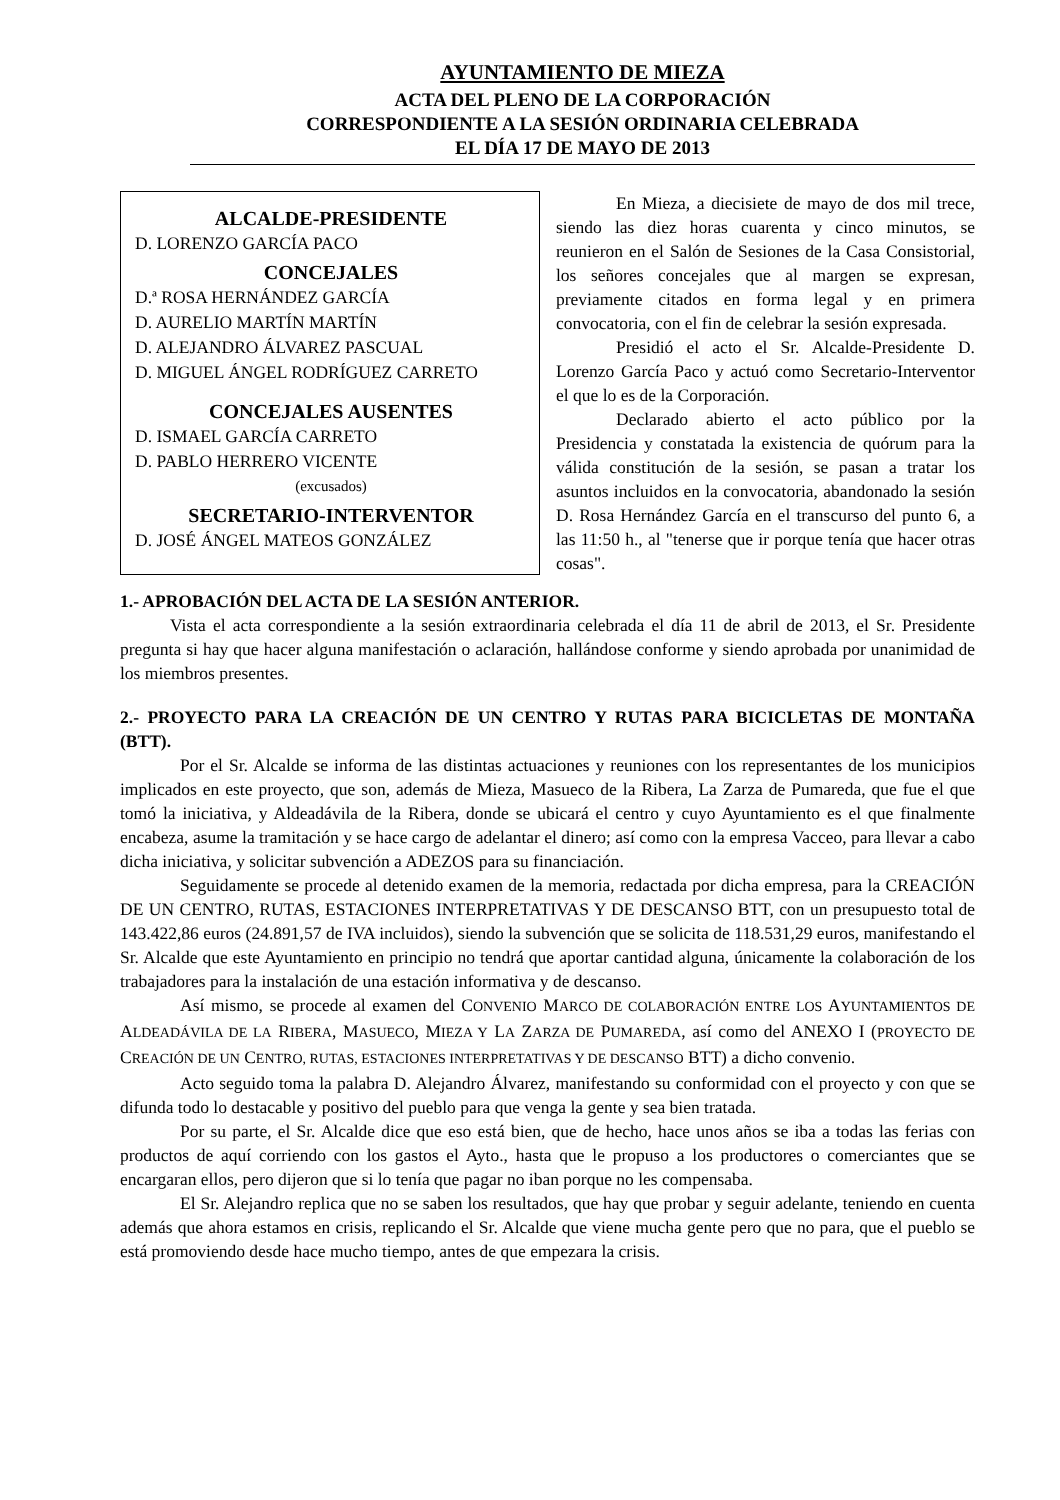AYUNTAMIENTO DE MIEZA
ACTA DEL PLENO DE LA CORPORACIÓN
CORRESPONDIENTE A LA SESIÓN ORDINARIA CELEBRADA
EL DÍA 17 DE MAYO DE 2013
ALCALDE-PRESIDENTE
D. LORENZO GARCÍA PACO
CONCEJALES
D.ª ROSA HERNÁNDEZ GARCÍA
D. AURELIO MARTÍN MARTÍN
D. ALEJANDRO ÁLVAREZ PASCUAL
D. MIGUEL ÁNGEL RODRÍGUEZ CARRETO
CONCEJALES AUSENTES
D. ISMAEL GARCÍA CARRETO
D. PABLO HERRERO VICENTE
(excusados)
SECRETARIO-INTERVENTOR
D. JOSÉ ÁNGEL MATEOS GONZÁLEZ
En Mieza, a diecisiete de mayo de dos mil trece, siendo las diez horas cuarenta y cinco minutos, se reunieron en el Salón de Sesiones de la Casa Consistorial, los señores concejales que al margen se expresan, previamente citados en forma legal y en primera convocatoria, con el fin de celebrar la sesión expresada.
Presidió el acto el Sr. Alcalde-Presidente D. Lorenzo García Paco y actuó como Secretario-Interventor el que lo es de la Corporación.
Declarado abierto el acto público por la Presidencia y constatada la existencia de quórum para la válida constitución de la sesión, se pasan a tratar los asuntos incluidos en la convocatoria, abandonado la sesión D. Rosa Hernández García en el transcurso del punto 6, a las 11:50 h., al "tenerse que ir porque tenía que hacer otras cosas".
1.- APROBACIÓN DEL ACTA DE LA SESIÓN ANTERIOR.
Vista el acta correspondiente a la sesión extraordinaria celebrada el día 11 de abril de 2013, el Sr. Presidente pregunta si hay que hacer alguna manifestación o aclaración, hallándose conforme y siendo aprobada por unanimidad de los miembros presentes.
2.- PROYECTO PARA LA CREACIÓN DE UN CENTRO Y RUTAS PARA BICICLETAS DE MONTAÑA (BTT).
Por el Sr. Alcalde se informa de las distintas actuaciones y reuniones con los representantes de los municipios implicados en este proyecto, que son, además de Mieza, Masueco de la Ribera, La Zarza de Pumareda, que fue el que tomó la iniciativa, y Aldeadávila de la Ribera, donde se ubicará el centro y cuyo Ayuntamiento es el que finalmente encabeza, asume la tramitación y se hace cargo de adelantar el dinero; así como con la empresa Vacceo, para llevar a cabo dicha iniciativa, y solicitar subvención a ADEZOS para su financiación.
Seguidamente se procede al detenido examen de la memoria, redactada por dicha empresa, para la CREACIÓN DE UN CENTRO, RUTAS, ESTACIONES INTERPRETATIVAS Y DE DESCANSO BTT, con un presupuesto total de 143.422,86 euros (24.891,57 de IVA incluidos), siendo la subvención que se solicita de 118.531,29 euros, manifestando el Sr. Alcalde que este Ayuntamiento en principio no tendrá que aportar cantidad alguna, únicamente la colaboración de los trabajadores para la instalación de una estación informativa y de descanso.
Así mismo, se procede al examen del CONVENIO MARCO DE COLABORACIÓN ENTRE LOS AYUNTAMIENTOS DE ALDEADÁVILA DE LA RIBERA, MASUECO, MIEZA Y LA ZARZA DE PUMAREDA, así como del ANEXO I (PROYECTO DE CREACIÓN DE UN CENTRO, RUTAS, ESTACIONES INTERPRETATIVAS Y DE DESCANSO BTT) a dicho convenio.
Acto seguido toma la palabra D. Alejandro Álvarez, manifestando su conformidad con el proyecto y con que se difunda todo lo destacable y positivo del pueblo para que venga la gente y sea bien tratada.
Por su parte, el Sr. Alcalde dice que eso está bien, que de hecho, hace unos años se iba a todas las ferias con productos de aquí corriendo con los gastos el Ayto., hasta que le propuso a los productores o comerciantes que se encargaran ellos, pero dijeron que si lo tenía que pagar no iban porque no les compensaba.
El Sr. Alejandro replica que no se saben los resultados, que hay que probar y seguir adelante, teniendo en cuenta además que ahora estamos en crisis, replicando el Sr. Alcalde que viene mucha gente pero que no para, que el pueblo se está promoviendo desde hace mucho tiempo, antes de que empezara la crisis.